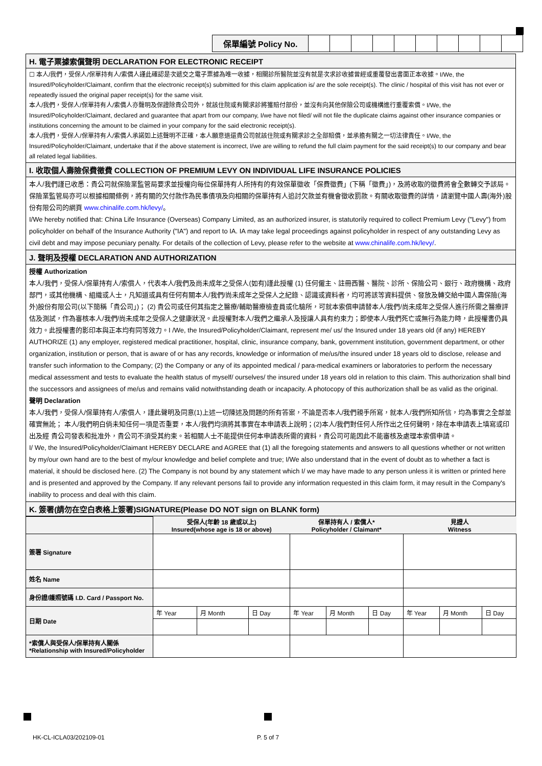| 保單編號 Policy No. | | | | | | | | | | |
H. 電子票據索償聲明 DECLARATION FOR ELECTRONIC RECEIPT
☐ 本人/我們，受保人/保單持有人/索償人謹此確認是次遞交之電子票據為唯一收據，相關診所醫院並沒有就是次求診收據曾經或重覆發出書面正本收據。I/We, the Insured/Policyholder/Claimant, confirm that the electronic receipt(s) submitted for this claim application is/ are the sole receipt(s). The clinic / hospital of this visit has not ever or repeatedly issued the original paper receipt(s) for the same visit.
本人/我們，受保人/保單持有人/索償人亦聲明及保證除貴公司外，就該住院或有關求診將獲賠付部份，並沒有向其他保險公司或機構進行重覆索償。I/We, the Insured/Policyholder/Claimant, declared and guarantee that apart from our company, I/we have not filed/ will not file the duplicate claims against other insurance companies or institutions concerning the amount to be claimed in your company for the said electronic receipt(s).
本人/我們，受保人/保單持有人/索償人承諾如上述聲明不正確，本人願意退還貴公司就該住院或有關求診之全部賠償，並承擔有關之一切法律責任。I/We, the Insured/Policyholder/Claimant, undertake that if the above statement is incorrect, I/we are willing to refund the full claim payment for the said receipt(s) to our company and bear all related legal liabilities.
I. 收取個人壽險保費徵費 COLLECTION OF PREMIUM LEVY ON INDIVIDUAL LIFE INSURANCE POLICIES
本人/我們謹已收悉：貴公司就保險業監管局要求並授權向每位保單持有人所持有的有效保單徵收「保費徵費」(下稱「徵費」)，及將收取的徵費將會全數轉交予該局。保險業監管局亦可以根據相關條例，將有關的欠付款作為民事債項及向相關的保單持有人追討欠款並有機會徵收罰款。有關收取徵費的詳情，請瀏覽中國人壽(海外)股份有限公司的網頁 www.chinalife.com.hk/levy/。
I/We hereby notified that: China Life Insurance (Overseas) Company Limited, as an authorized insurer, is statutorily required to collect Premium Levy ("Levy") from policyholder on behalf of the Insurance Authority ("IA") and report to IA. IA may take legal proceedings against policyholder in respect of any outstanding Levy as civil debt and may impose pecuniary penalty. For details of the collection of Levy, please refer to the website at www.chinalife.com.hk/levy/.
J. 聲明及授權 DECLARATION AND AUTHORIZATION
授權 Authorization
本人/我們，受保人/保單持有人/索償人，代表本人/我們及尚未成年之受保人(如有)謹此授權 (1) 任何僱主、註冊西醫、醫院、診所、保險公司、銀行、政府機構、政府部門，或其他機構、組織或人士，凡知道或具有任何有關本人/我們/尚未成年之受保人之紀錄、認識或資料者，均可將該等資料提供、發放及轉交給中國人壽保險(海外)股份有限公司(以下簡稱「貴公司」)； (2) 貴公司或任何其指定之醫療/輔助醫療檢查員或化驗所，可就本索償申請替本人/我們/尚未成年之受保人進行所需之醫療評估及測試，作為審核本人/我們/尚未成年之受保人之健康狀況。此授權對本人/我們之繼承人及授讓人具有約束力；即使本人/我們死亡或無行為能力時，此授權書仍具效力。此授權書的影印本與正本均有同等效力。I /We, the Insured/Policyholder/Claimant, represent me/ us/ the Insured under 18 years old (if any) HEREBY AUTHORIZE (1) any employer, registered medical practitioner, hospital, clinic, insurance company, bank, government institution, government department, or other organization, institution or person, that is aware of or has any records, knowledge or information of me/us/the insured under 18 years old to disclose, release and transfer such information to the Company; (2) the Company or any of its appointed medical / para-medical examiners or laboratories to perform the necessary medical assessment and tests to evaluate the health status of myself/ ourselves/ the insured under 18 years old in relation to this claim. This authorization shall bind the successors and assignees of me/us and remains valid notwithstanding death or incapacity. A photocopy of this authorization shall be as valid as the original.
聲明 Declaration
本人/我們，受保人/保單持有人/索償人，謹此聲明及同意(1)上述一切陳述及問題的所有答案，不論是否本人/我們親手所寫，就本人/我們所知所信，均為事實之全部並確實無訛； 本人/我們明白倘未知任何一項是否重要，本人/我們均須將其事實在本申請表上說明；(2)本人/我們對任何人所作出之任何聲明，除在本申請表上填寫或印出及經 貴公司發表和批准外，貴公司不須受其約束。若相關人士不能提供任何本申請表所需的資料，貴公司可能因此不能審核及處理本索償申請。
I/ We, the Insured/Policyholder/Claimant HEREBY DECLARE and AGREE that (1) all the foregoing statements and answers to all questions whether or not written by my/our own hand are to the best of my/our knowledge and belief complete and true; I/We also understand that in the event of doubt as to whether a fact is material, it should be disclosed here. (2) The Company is not bound by any statement which I/ we may have made to any person unless it is written or printed here and is presented and approved by the Company. If any relevant persons fail to provide any information requested in this claim form, it may result in the Company's inability to process and deal with this claim.
K. 簽署(請勿在空白表格上簽署)SIGNATURE(Please DO NOT sign on BLANK form)
| | 受保人(年齡 18 歲或以上) Insured(whose age is 18 or above) | | | 保單持有人 / 索償人* Policyholder / Claimant* | | | 見證人 Witness | | |
| 簽署 Signature | | | | | | | | | |
| 姓名 Name | | | | | | | | | |
| 身份證/護照號碼 I.D. Card / Passport No. | | | | | | | | | |
| 日期 Date | 年 Year | 月 Month | 日 Day | 年 Year | 月 Month | 日 Day | 年 Year | 月 Month | 日 Day |
| *索償人與受保人/保單持有人關係 *Relationship with Insured/Policyholder | | | | | | | | | |
HK-CL-ICLA03/202109-01 P. 5 of 7